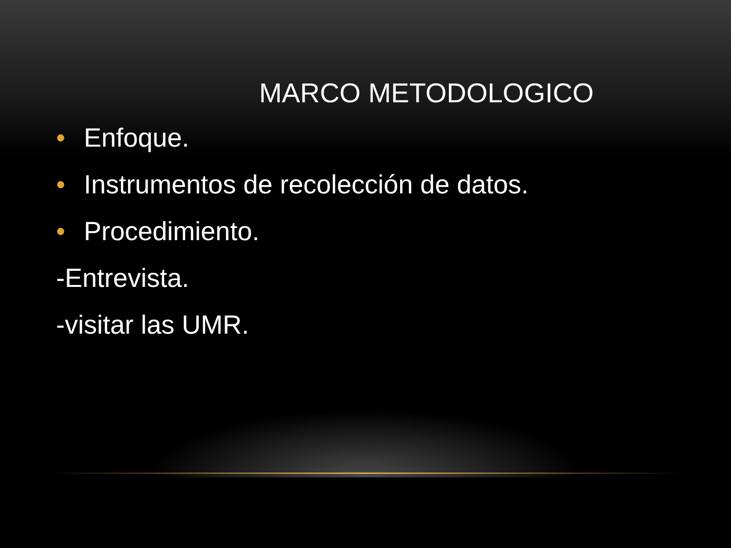MARCO METODOLOGICO
• Enfoque.
• Instrumentos de recolección de datos.
• Procedimiento.
-Entrevista.
-visitar las UMR.